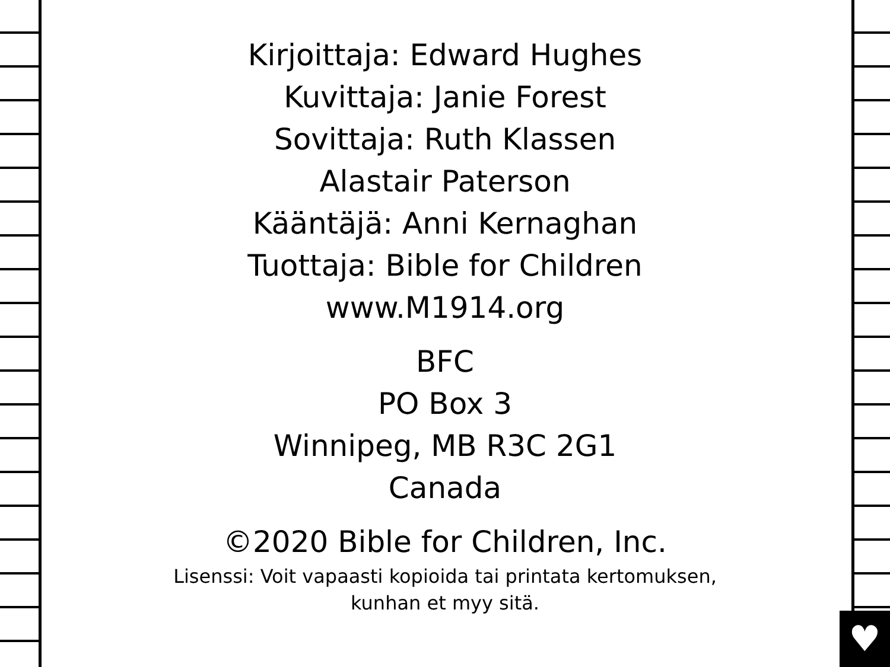♥
Kirjoittaja: Edward Hughes
Kuvittaja: Janie Forest
Sovittaja: Ruth Klassen
Alastair Paterson
Kääntäjä: Anni Kernaghan
Tuottaja: Bible for Children
www.M1914.org
BFC
PO Box 3
Winnipeg, MB R3C 2G1
Canada
©2020 Bible for Children, Inc.
Lisenssi: Voit vapaasti kopioida tai printata kertomuksen,
kunhan et myy sitä.